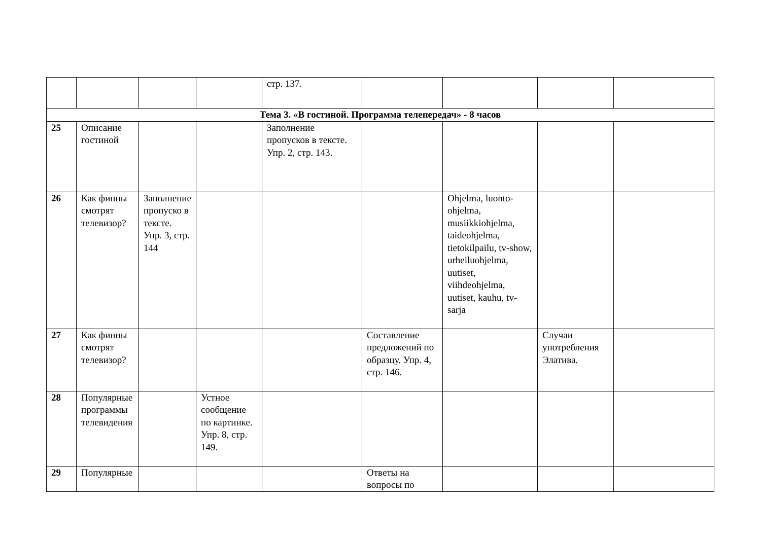| | | | | стр. 137. | | | | |
| Тема 3. «В гостиной. Программа телепередач» - 8 часов | | | | | | | | |
| 25 | Описание гостиной | | | Заполнение пропусков в тексте. Упр. 2, стр. 143. | | | | |
| 26 | Как финны смотрят телевизор? | Заполнение пропуско в тексте. Упр. 3, стр. 144 | | | | Ohjelma, luonto-ohjelma, musiikkiohjelma, taideohjelma, tietokilpailu, tv-show, urheiluohjelma, uutiset, viihdeohjelma, uutiset, kauhu, tv-sarja | | |
| 27 | Как финны смотрят телевизор? | | | | Составление предложений по образцу. Упр. 4, стр. 146. | | Случаи употребления Элатива. | |
| 28 | Популярные программы телевидения | | Устное сообщение по картинке. Упр. 8, стр. 149. | | | | | |
| 29 | Популярные | | | | Ответы на вопросы по | | | |